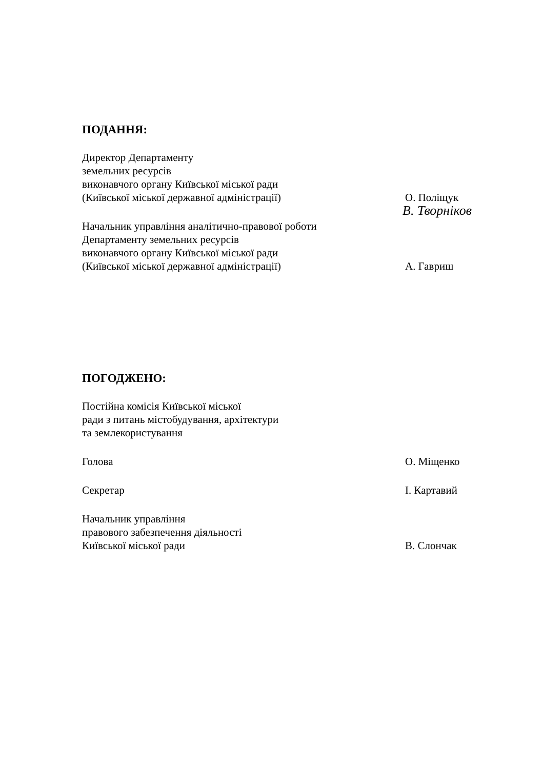ПОДАННЯ:
Директор Департаменту
земельних ресурсів
виконавчого органу Київської міської ради
(Київської міської державної адміністрації)
О. Поліщук
В. Творніков
Начальник управління аналітично-правової роботи
Департаменту земельних ресурсів
виконавчого органу Київської міської ради
(Київської міської державної адміністрації)
А. Гавриш
ПОГОДЖЕНО:
Постійна комісія Київської міської
ради з питань містобудування, архітектури
та землекористування
Голова
О. Міщенко
Секретар
І. Картавий
Начальник управління
правового забезпечення діяльності
Київської міської ради
В. Слончак